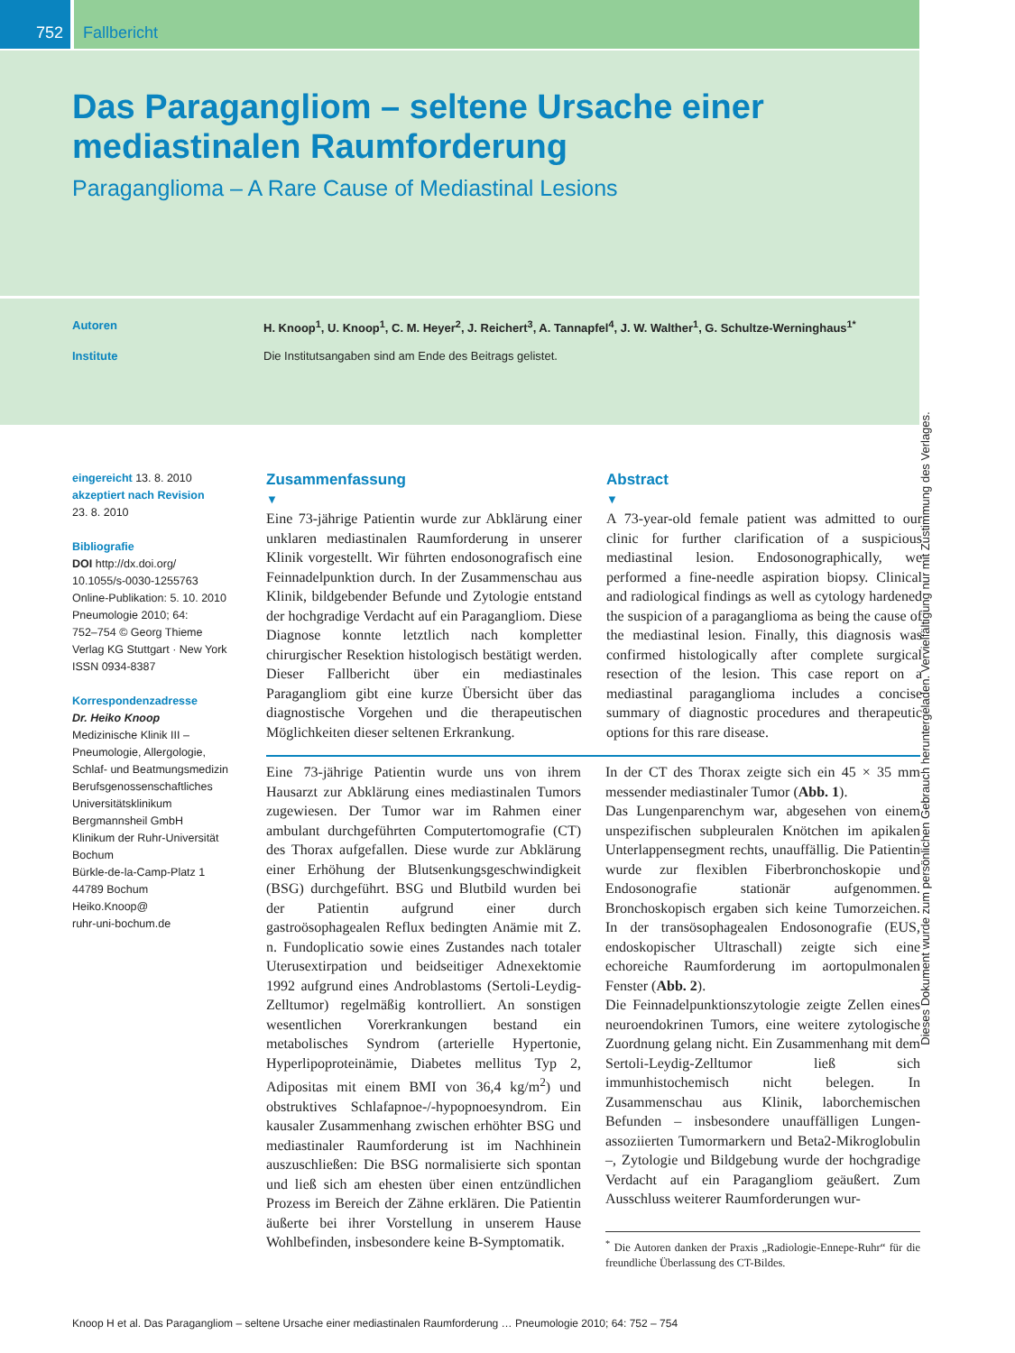752 Fallbericht
Das Paragangliom – seltene Ursache einer mediastinalen Raumforderung
Paraganglioma – A Rare Cause of Mediastinal Lesions
Autoren H. Knoop<sup>1</sup>, U. Knoop<sup>1</sup>, C. M. Heyer<sup>2</sup>, J. Reichert<sup>3</sup>, A. Tannapfel<sup>4</sup>, J. W. Walther<sup>1</sup>, G. Schultze-Werninghaus<sup>1*</sup>
Institute Die Institutsangaben sind am Ende des Beitrags gelistet.
eingereicht 13. 8. 2010
akzeptiert nach Revision
23. 8. 2010
Bibliografie
DOI http://dx.doi.org/
10.1055/s-0030-1255763
Online-Publikation: 5. 10. 2010
Pneumologie 2010; 64:
752–754 © Georg Thieme
Verlag KG Stuttgart · New York
ISSN 0934-8387
Korrespondenzadresse
Dr. Heiko Knoop
Medizinische Klinik III –
Pneumologie, Allergologie,
Schlaf- und Beatmungsmedizin
Berufsgenossenschaftliches
Universitätsklinikum
Bergmannsheil GmbH
Klinikum der Ruhr-Universität
Bochum
Bürkle-de-la-Camp-Platz 1
44789 Bochum
Heiko.Knoop@
ruhr-uni-bochum.de
Zusammenfassung
▼
Eine 73-jährige Patientin wurde zur Abklärung einer unklaren mediastinalen Raumforderung in unserer Klinik vorgestellt. Wir führten endosonografisch eine Feinnadelpunktion durch. In der Zusammenschau aus Klinik, bildgebender Befunde und Zytologie entstand der hochgradige Verdacht auf ein Paragangliom. Diese Diagnose konnte letztlich nach kompletter chirurgischer Resektion histologisch bestätigt werden. Dieser Fallbericht über ein mediastinales Paragangliom gibt eine kurze Übersicht über das diagnostische Vorgehen und die therapeutischen Möglichkeiten dieser seltenen Erkrankung.
Abstract
▼
A 73-year-old female patient was admitted to our clinic for further clarification of a suspicious mediastinal lesion. Endosonographically, we performed a fine-needle aspiration biopsy. Clinical and radiological findings as well as cytology hardened the suspicion of a paraganglioma as being the cause of the mediastinal lesion. Finally, this diagnosis was confirmed histologically after complete surgical resection of the lesion. This case report on a mediastinal paraganglioma includes a concise summary of diagnostic procedures and therapeutic options for this rare disease.
Eine 73-jährige Patientin wurde uns von ihrem Hausarzt zur Abklärung eines mediastinalen Tumors zugewiesen. Der Tumor war im Rahmen einer ambulant durchgeführten Computertomografie (CT) des Thorax aufgefallen. Diese wurde zur Abklärung einer Erhöhung der Blutsenkungsgeschwindigkeit (BSG) durchgeführt. BSG und Blutbild wurden bei der Patientin aufgrund einer durch gastroösophagealen Reflux bedingten Anämie mit Z. n. Fundoplicatio sowie eines Zustandes nach totaler Uterusextirpation und beidseitiger Adnexektomie 1992 aufgrund eines Androblastoms (Sertoli-Leydig-Zelltumor) regelmäßig kontrolliert. An sonstigen wesentlichen Vorerkrankungen bestand ein metabolisches Syndrom (arterielle Hypertonie, Hyperlipoproteinämie, Diabetes mellitus Typ 2, Adipositas mit einem BMI von 36,4 kg/m<sup>2</sup>) und obstruktives Schlafapnoe-/-hypopnoesyndrom. Ein kausaler Zusammenhang zwischen erhöhter BSG und mediastinaler Raumforderung ist im Nachhinein auszuschließen: Die BSG normalisierte sich spontan und ließ sich am ehesten über einen entzündlichen Prozess im Bereich der Zähne erklären. Die Patientin äußerte bei ihrer Vorstellung in unserem Hause Wohlbefinden, insbesondere keine B-Symptomatik.
In der CT des Thorax zeigte sich ein 45 × 35 mm messender mediastinaler Tumor (Abb. 1).
Das Lungenparenchym war, abgesehen von einem unspezifischen subpleuralen Knötchen im apikalen Unterlappensegment rechts, unauffällig. Die Patientin wurde zur flexiblen Fiberbronchoskopie und Endosonografie stationär aufgenommen. Bronchoskopisch ergaben sich keine Tumorzeichen. In der transösophagealen Endosonografie (EUS, endoskopischer Ultraschall) zeigte sich eine echoreiche Raumforderung im aortopulmonalen Fenster (Abb. 2).
Die Feinnadelpunktionszytologie zeigte Zellen eines neuroendokrinen Tumors, eine weitere zytologische Zuordnung gelang nicht. Ein Zusammenhang mit dem Sertoli-Leydig-Zelltumor ließ sich immunhistochemisch nicht belegen. In Zusammenschau aus Klinik, laborchemischen Befunden – insbesondere unauffälligen Lungen-assoziierten Tumormarkern und Beta2-Mikroglobulin –, Zytologie und Bildgebung wurde der hochgradige Verdacht auf ein Paragangliom geäußert. Zum Ausschluss weiterer Raumforderungen wur-
<sup>*</sup> Die Autoren danken der Praxis „Radiologie-Ennepe-Ruhr“ für die freundliche Überlassung des CT-Bildes.
Knoop H et al. Das Paragangliom – seltene Ursache einer mediastinalen Raumforderung … Pneumologie 2010; 64: 752 – 754
Dieses Dokument wurde zum persönlichen Gebrauch heruntergeladen. Vervielfältigung nur mit Zustimmung des Verlages.